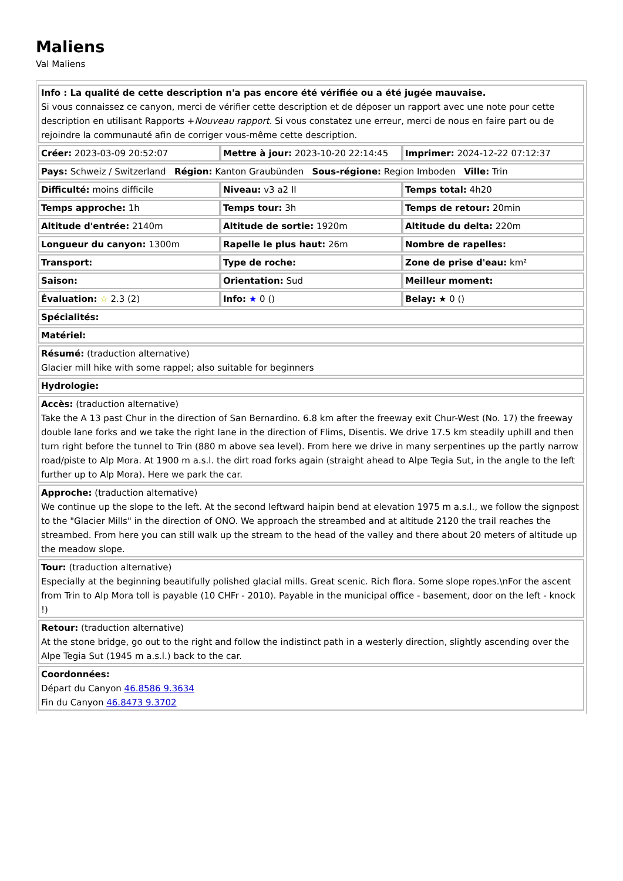Maliens
Val Maliens
| Info : La qualité de cette description n'a pas encore été vérifiée ou a été jugée mauvaise. Si vous connaissez ce canyon, merci de vérifier cette description et de déposer un rapport avec une note pour cette description en utilisant Rapports + Nouveau rapport. Si vous constatez une erreur, merci de nous en faire part ou de rejoindre la communauté afin de corriger vous-même cette description. | | |
| Créer: 2023-03-09 20:52:07 | Mettre à jour: 2023-10-20 22:14:45 | Imprimer: 2024-12-22 07:12:37 |
| Pays: Schweiz / Switzerland Région: Kanton Graubünden Sous-régione: Region Imboden Ville: Trin | | |
| Difficulté: moins difficile | Niveau: v3 a2 II | Temps total: 4h20 |
| Temps approche: 1h | Temps tour: 3h | Temps de retour: 20min |
| Altitude d'entrée: 2140m | Altitude de sortie: 1920m | Altitude du delta: 220m |
| Longueur du canyon: 1300m | Rapelle le plus haut: 26m | Nombre de rapelles: |
| Transport: | Type de roche: | Zone de prise d'eau: km² |
| Saison: | Orientation: Sud | Meilleur moment: |
| Évaluation: ☆ 2.3 (2) | Info: ★ 0 () | Belay: ★ 0 () |
| Spécialités: | | |
| Matériel: | | |
| Résumé: (traduction alternative) Glacier mill hike with some rappel; also suitable for beginners | | |
| Hydrologie: | | |
| Accès: (traduction alternative) Take the A 13 past Chur in the direction of San Bernardino. 6.8 km after the freeway exit Chur-West (No. 17) the freeway double lane forks and we take the right lane in the direction of Flims, Disentis. We drive 17.5 km steadily uphill and then turn right before the tunnel to Trin (880 m above sea level). From here we drive in many serpentines up the partly narrow road/piste to Alp Mora. At 1900 m a.s.l. the dirt road forks again (straight ahead to Alpe Tegia Sut, in the angle to the left further up to Alp Mora). Here we park the car. | | |
| Approche: (traduction alternative) We continue up the slope to the left. At the second leftward haipin bend at elevation 1975 m a.s.l., we follow the signpost to the "Glacier Mills" in the direction of ONO. We approach the streambed and at altitude 2120 the trail reaches the streambed. From here you can still walk up the stream to the head of the valley and there about 20 meters of altitude up the meadow slope. | | |
| Tour: (traduction alternative) Especially at the beginning beautifully polished glacial mills. Great scenic. Rich flora. Some slope ropes.\nFor the ascent from Trin to Alp Mora toll is payable (10 CHFr - 2010). Payable in the municipal office - basement, door on the left - knock !) | | |
| Retour: (traduction alternative) At the stone bridge, go out to the right and follow the indistinct path in a westerly direction, slightly ascending over the Alpe Tegia Sut (1945 m a.s.l.) back to the car. | | |
| Coordonnées: Départ du Canyon 46.8586 9.3634 Fin du Canyon 46.8473 9.3702 | | |